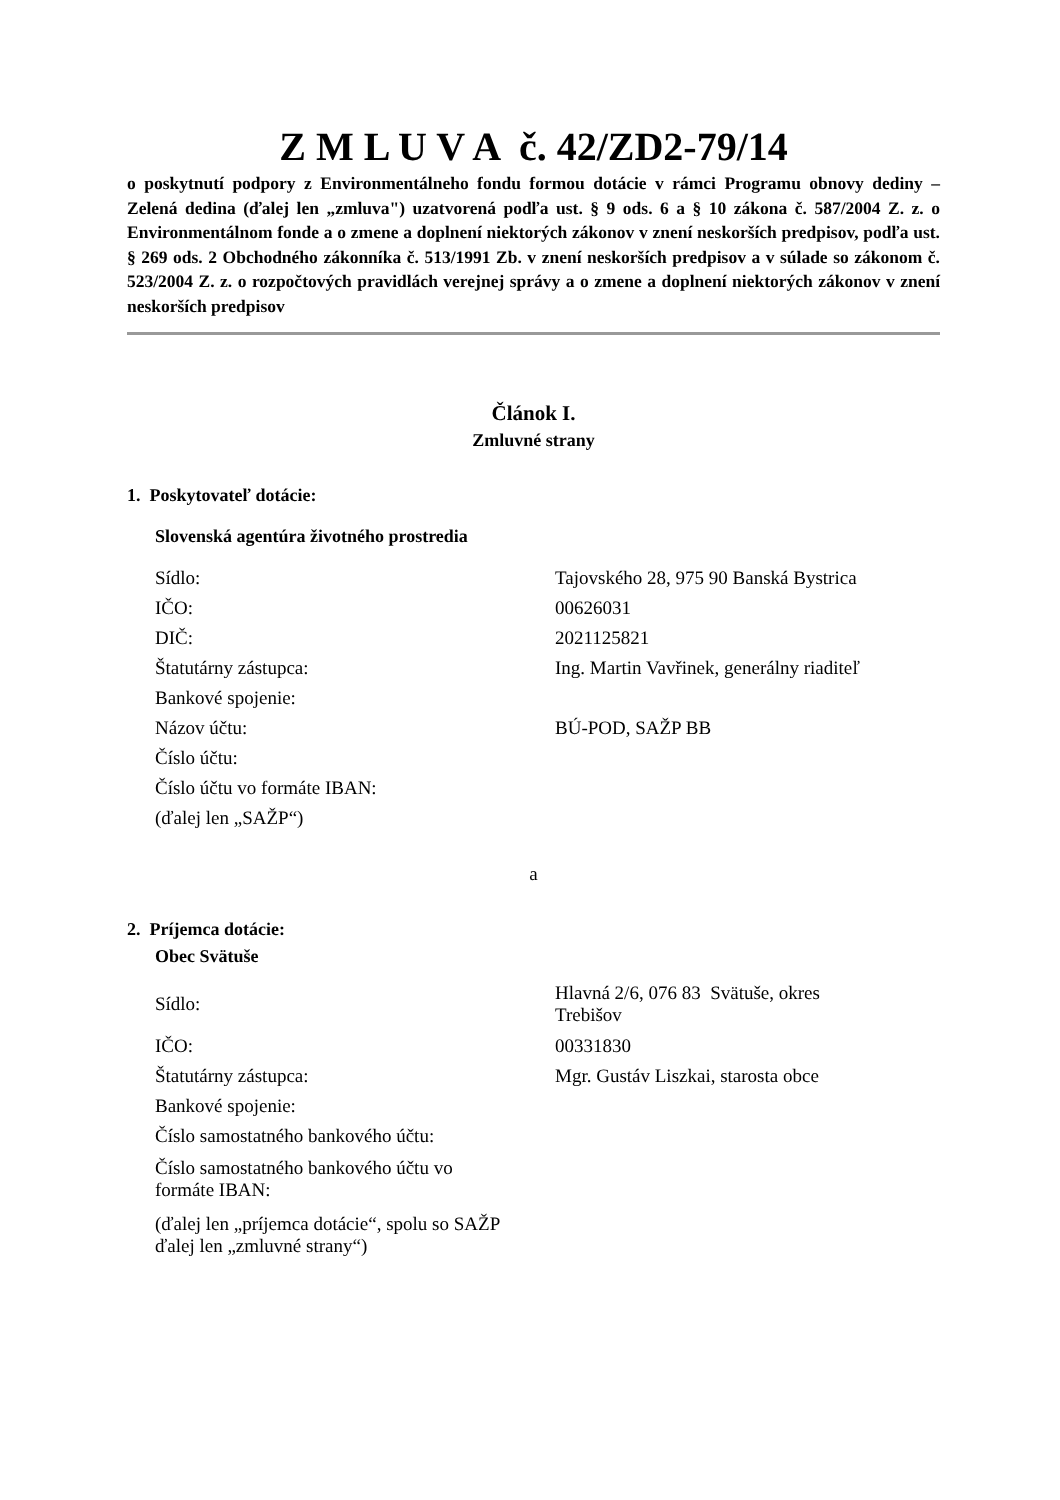Z M L U V A č. 42/ZD2-79/14
o poskytnutí podpory z Environmentálneho fondu formou dotácie v rámci Programu obnovy dediny – Zelená dedina (ďalej len „zmluva") uzatvorená podľa ust. § 9 ods. 6 a § 10 zákona č. 587/2004 Z. z. o Environmentálnom fonde a o zmene a doplnení niektorých zákonov v znení neskorších predpisov, podľa ust. § 269 ods. 2 Obchodného zákonníka č. 513/1991 Zb. v znení neskorších predpisov a v súlade so zákonom č. 523/2004 Z. z. o rozpočtových pravidlách verejnej správy a o zmene a doplnení niektorých zákonov v znení neskorších predpisov
Článok I.
Zmluvné strany
1. Poskytovateľ dotácie:
Slovenská agentúra životného prostredia
| Sídlo: | Tajovského 28, 975 90 Banská Bystrica |
| IČO: | 00626031 |
| DIČ: | 2021125821 |
| Štatutárny zástupca: | Ing. Martin Vavřinek, generálny riaditeľ |
| Bankové spojenie: | |
| Názov účtu: | BÚ-POD, SAŽP BB |
| Číslo účtu: | |
| Číslo účtu vo formáte IBAN: | |
| (ďalej len „SAŽP“) | |
a
2. Príjemca dotácie:
Obec Svätuše
| Sídlo: | Hlavná 2/6, 076 83 Svätuše, okres Trebišov |
| IČO: | 00331830 |
| Štatutárny zástupca: | Mgr. Gustáv Liszkai, starosta obce |
| Bankové spojenie: | |
| Číslo samostatného bankového účtu: | |
| Číslo samostatného bankového účtu vo formáte IBAN: | |
| (ďalej len „príjemca dotácie“, spolu so SAŽP ďalej len „zmluvné strany“) | |